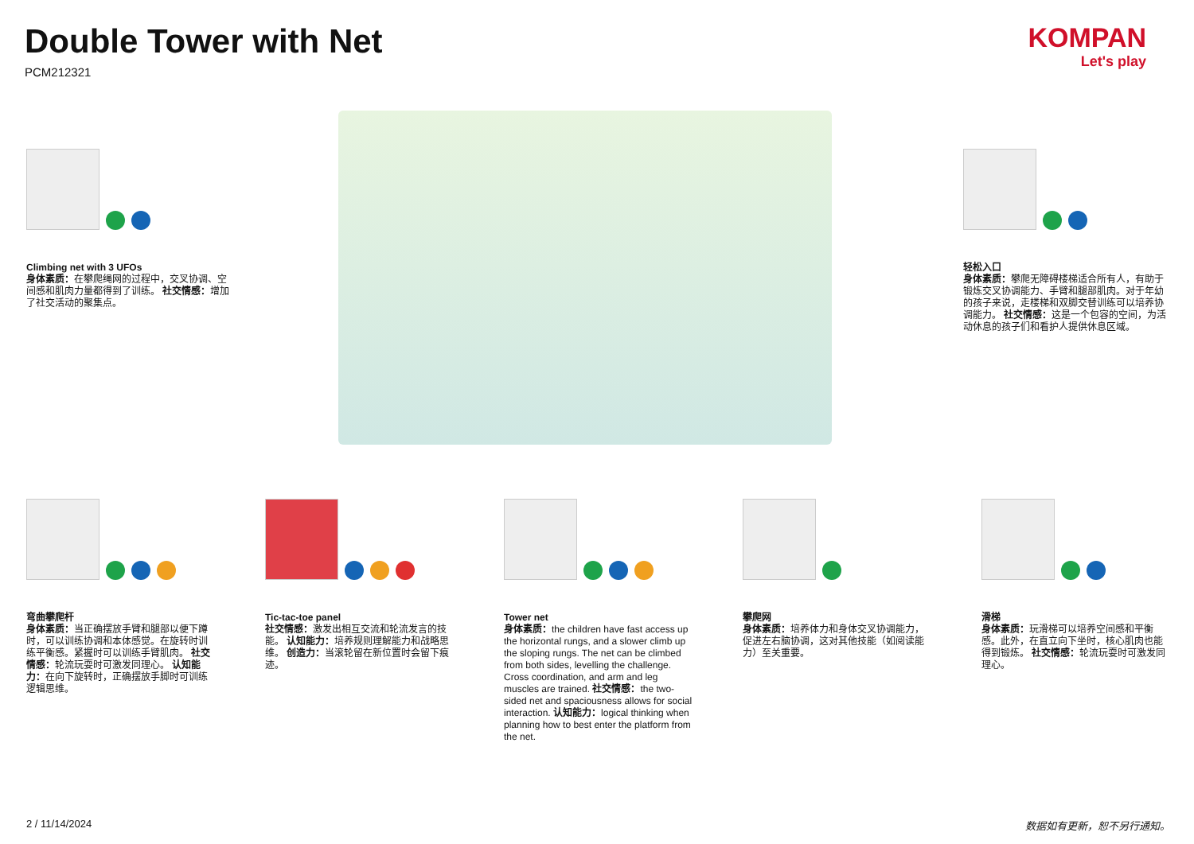Double Tower with Net
PCM212321
KOMPAN
Let's play
Climbing net with 3 UFOs
身体素质：在攀爬绳网的过程中，交叉协调、空间感和肌肉力量都得到了训练。 社交情感：增加了社交活动的聚集点。
轻松入口
身体素质：攀爬无障碍楼梯适合所有人，有助于锻炼交叉协调能力、手臂和腿部肌肉。对于年幼的孩子来说，走楼梯和双脚交替训练可以培养协调能力。 社交情感：这是一个包容的空间，为活动休息的孩子们和看护人提供休息区域。
弯曲攀爬杆
身体素质：当正确摆放手臂和腿部以便下蹲时，可以训练协调和本体感觉。在旋转时训练平衡感。紧握时可以训练手臂肌肉。 社交情感：轮流玩耍时可激发同理心。 认知能力：在向下旋转时，正确摆放手脚时可训练逻辑思维。
Tic-tac-toe panel
社交情感：激发出相互交流和轮流发言的技能。 认知能力：培养规则理解能力和战略思维。 创造力：当滚轮留在新位置时会留下痕迹。
Tower net
身体素质：the children have fast access up the horizontal rungs, and a slower climb up the sloping rungs. The net can be climbed from both sides, levelling the challenge. Cross coordination, and arm and leg muscles are trained. 社交情感：the two-sided net and spaciousness allows for social interaction. 认知能力：logical thinking when planning how to best enter the platform from the net.
攀爬网
身体素质：培养体力和身体交叉协调能力，促进左右脑协调，这对其他技能（如阅读能力）至关重要。
滑梯
身体素质：玩滑梯可以培养空间感和平衡感。此外，在直立向下坐时，核心肌肉也能得到锻炼。 社交情感：轮流玩耍时可激发同理心。
2 / 11/14/2024 数据如有更新，恕不另行通知。